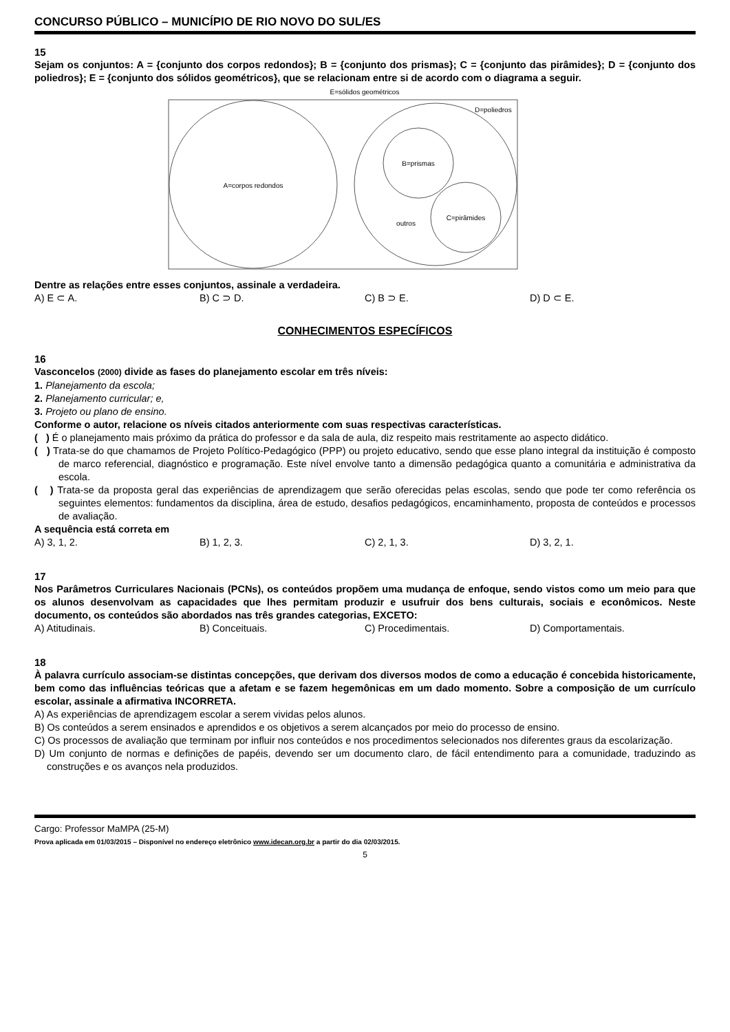CONCURSO PÚBLICO – MUNICÍPIO DE RIO NOVO DO SUL/ES
15
Sejam os conjuntos: A = {conjunto dos corpos redondos}; B = {conjunto dos prismas}; C = {conjunto das pirâmides}; D = {conjunto dos poliedros}; E = {conjunto dos sólidos geométricos}, que se relacionam entre si de acordo com o diagrama a seguir.
E=sólidos geométricos
A=corpos redondos
D=poliedros
B=prismas
C=pirâmides
outros
Dentre as relações entre esses conjuntos, assinale a verdadeira.
A) E ⊂ A. B) C ⊃ D. C) B ⊃ E. D) D ⊂ E.
CONHECIMENTOS ESPECÍFICOS
16
Vasconcelos (2000) divide as fases do planejamento escolar em três níveis:
1. Planejamento da escola;
2. Planejamento curricular; e,
3. Projeto ou plano de ensino.
Conforme o autor, relacione os níveis citados anteriormente com suas respectivas características.
( ) É o planejamento mais próximo da prática do professor e da sala de aula, diz respeito mais restritamente ao aspecto didático.
( ) Trata-se do que chamamos de Projeto Político-Pedagógico (PPP) ou projeto educativo, sendo que esse plano integral da instituição é composto de marco referencial, diagnóstico e programação. Este nível envolve tanto a dimensão pedagógica quanto a comunitária e administrativa da escola.
( ) Trata-se da proposta geral das experiências de aprendizagem que serão oferecidas pelas escolas, sendo que pode ter como referência os seguintes elementos: fundamentos da disciplina, área de estudo, desafios pedagógicos, encaminhamento, proposta de conteúdos e processos de avaliação.
A sequência está correta em
A) 3, 1, 2. B) 1, 2, 3. C) 2, 1, 3. D) 3, 2, 1.
17
Nos Parâmetros Curriculares Nacionais (PCNs), os conteúdos propõem uma mudança de enfoque, sendo vistos como um meio para que os alunos desenvolvam as capacidades que lhes permitam produzir e usufruir dos bens culturais, sociais e econômicos. Neste documento, os conteúdos são abordados nas três grandes categorias, EXCETO:
A) Atitudinais. B) Conceituais. C) Procedimentais. D) Comportamentais.
18
À palavra currículo associam-se distintas concepções, que derivam dos diversos modos de como a educação é concebida historicamente, bem como das influências teóricas que a afetam e se fazem hegemônicas em um dado momento. Sobre a composição de um currículo escolar, assinale a afirmativa INCORRETA.
A) As experiências de aprendizagem escolar a serem vividas pelos alunos.
B) Os conteúdos a serem ensinados e aprendidos e os objetivos a serem alcançados por meio do processo de ensino.
C) Os processos de avaliação que terminam por influir nos conteúdos e nos procedimentos selecionados nos diferentes graus da escolarização.
D) Um conjunto de normas e definições de papéis, devendo ser um documento claro, de fácil entendimento para a comunidade, traduzindo as construções e os avanços nela produzidos.
Cargo: Professor MaMPA (25-M)
Prova aplicada em 01/03/2015 – Disponível no endereço eletrônico www.idecan.org.br a partir do dia 02/03/2015.
5